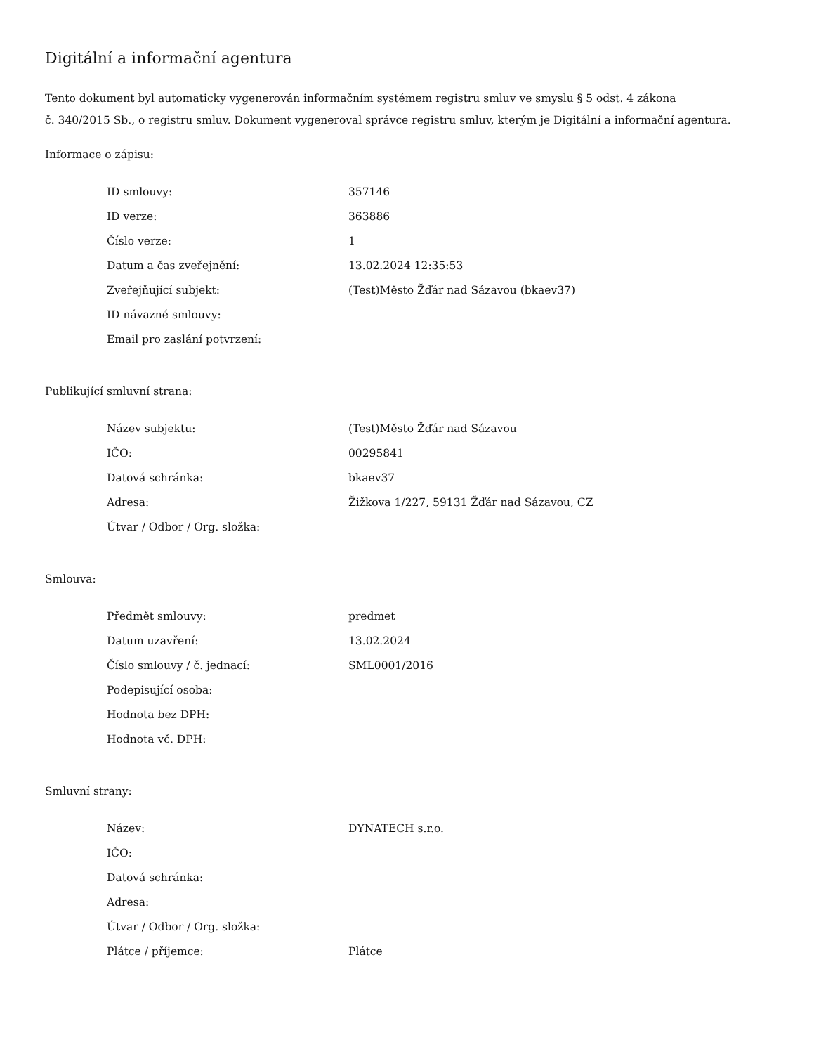Digitální a informační agentura
Tento dokument byl automaticky vygenerován informačním systémem registru smluv ve smyslu § 5 odst. 4 zákona
č. 340/2015 Sb., o registru smluv. Dokument vygeneroval správce registru smluv, kterým je Digitální a informační agentura.
Informace o zápisu:
| ID smlouvy: | 357146 |
| ID verze: | 363886 |
| Číslo verze: | 1 |
| Datum a čas zveřejnění: | 13.02.2024 12:35:53 |
| Zveřejňující subjekt: | (Test)Město Žďár nad Sázavou (bkaev37) |
| ID návazné smlouvy: | |
| Email pro zaslání potvrzení: | |
Publikující smluvní strana:
| Název subjektu: | (Test)Město Žďár nad Sázavou |
| IČO: | 00295841 |
| Datová schránka: | bkaev37 |
| Adresa: | Žižkova 1/227, 59131 Žďár nad Sázavou, CZ |
| Útvar / Odbor / Org. složka: | |
Smlouva:
| Předmět smlouvy: | predmet |
| Datum uzavření: | 13.02.2024 |
| Číslo smlouvy / č. jednací: | SML0001/2016 |
| Podepisující osoba: | |
| Hodnota bez DPH: | |
| Hodnota vč. DPH: | |
Smluvní strany:
| Název: | DYNATECH s.r.o. |
| IČO: | |
| Datová schránka: | |
| Adresa: | |
| Útvar / Odbor / Org. složka: | |
| Plátce / příjemce: | Plátce |